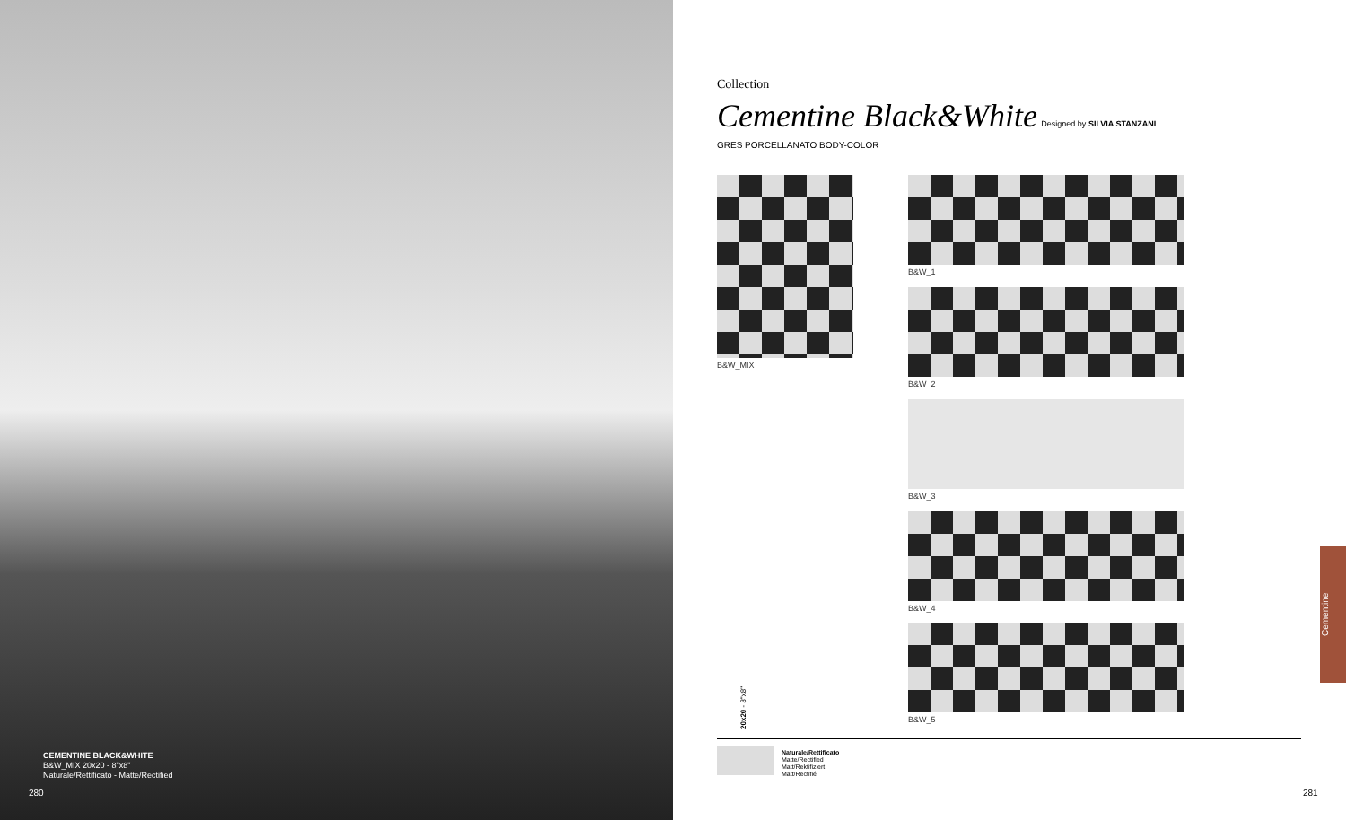CEMENTINE BLACK&WHITE
B&W_MIX 20x20 - 8"x8"
Naturale/Rettificato - Matte/Rectified
280
Collection
Cementine Black&White Designed by SILVIA STANZANI
GRES PORCELLANATO BODY-COLOR
B&W_MIX
B&W_1
B&W_2
B&W_3
B&W_4
B&W_5
20x20 - 8"x8"
Naturale/Rettificato
Matte/Rectified
Matt/Rektifiziert
Matt/Rectifié
281
Cementine